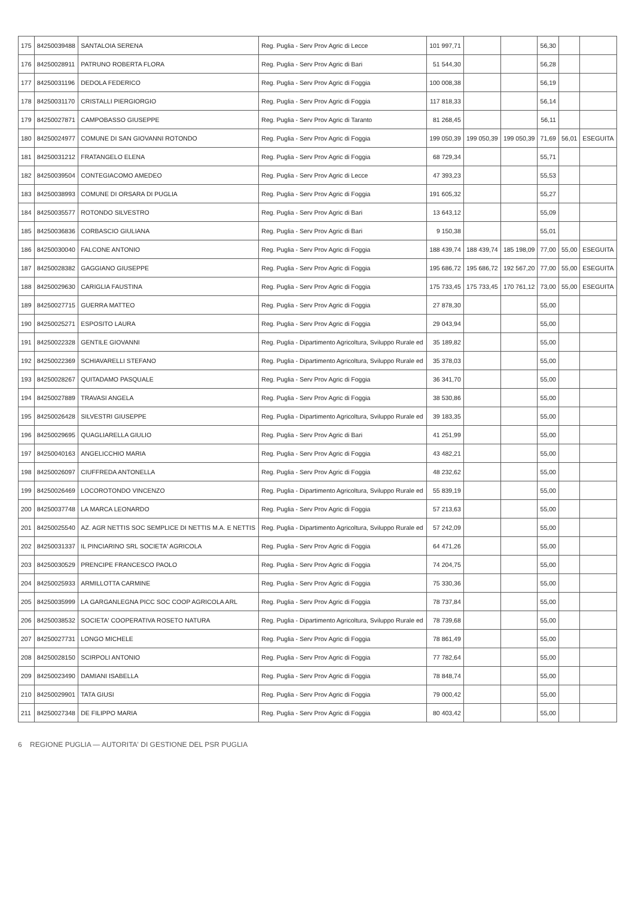| 175 | 84250039488 | SANTALOIA SERENA | Reg. Puglia - Serv Prov Agric di Lecce | 101 997,71 | | | 56,30 | | |
| 176 | 84250028911 | PATRUNO ROBERTA FLORA | Reg. Puglia - Serv Prov Agric di Bari | 51 544,30 | | | 56,28 | | |
| 177 | 84250031196 | DEDOLA FEDERICO | Reg. Puglia - Serv Prov Agric di Foggia | 100 008,38 | | | 56,19 | | |
| 178 | 84250031170 | CRISTALLI PIERGIORGIO | Reg. Puglia - Serv Prov Agric di Foggia | 117 818,33 | | | 56,14 | | |
| 179 | 84250027871 | CAMPOBASSO GIUSEPPE | Reg. Puglia - Serv Prov Agric di Taranto | 81 268,45 | | | 56,11 | | |
| 180 | 84250024977 | COMUNE DI SAN GIOVANNI ROTONDO | Reg. Puglia - Serv Prov Agric di Foggia | 199 050,39 | 199 050,39 | 199 050,39 | 71,69 | 56,01 | ESEGUITA |
| 181 | 84250031212 | FRATANGELO ELENA | Reg. Puglia - Serv Prov Agric di Foggia | 68 729,34 | | | 55,71 | | |
| 182 | 84250039504 | CONTEGIACOMO AMEDEO | Reg. Puglia - Serv Prov Agric di Lecce | 47 393,23 | | | 55,53 | | |
| 183 | 84250038993 | COMUNE DI ORSARA DI PUGLIA | Reg. Puglia - Serv Prov Agric di Foggia | 191 605,32 | | | 55,27 | | |
| 184 | 84250035577 | ROTONDO SILVESTRO | Reg. Puglia - Serv Prov Agric di Bari | 13 643,12 | | | 55,09 | | |
| 185 | 84250036836 | CORBASCIO GIULIANA | Reg. Puglia - Serv Prov Agric di Bari | 9 150,38 | | | 55,01 | | |
| 186 | 84250030040 | FALCONE ANTONIO | Reg. Puglia - Serv Prov Agric di Foggia | 188 439,74 | 188 439,74 | 185 198,09 | 77,00 | 55,00 | ESEGUITA |
| 187 | 84250028382 | GAGGIANO GIUSEPPE | Reg. Puglia - Serv Prov Agric di Foggia | 195 686,72 | 195 686,72 | 192 567,20 | 77,00 | 55,00 | ESEGUITA |
| 188 | 84250029630 | CARIGLIA FAUSTINA | Reg. Puglia - Serv Prov Agric di Foggia | 175 733,45 | 175 733,45 | 170 761,12 | 73,00 | 55,00 | ESEGUITA |
| 189 | 84250027715 | GUERRA MATTEO | Reg. Puglia - Serv Prov Agric di Foggia | 27 878,30 | | | 55,00 | | |
| 190 | 84250025271 | ESPOSITO LAURA | Reg. Puglia - Serv Prov Agric di Foggia | 29 043,94 | | | 55,00 | | |
| 191 | 84250022328 | GENTILE GIOVANNI | Reg. Puglia - Dipartimento Agricoltura, Sviluppo Rurale ed | 35 189,82 | | | 55,00 | | |
| 192 | 84250022369 | SCHIAVARELLI STEFANO | Reg. Puglia - Dipartimento Agricoltura, Sviluppo Rurale ed | 35 378,03 | | | 55,00 | | |
| 193 | 84250028267 | QUITADAMO PASQUALE | Reg. Puglia - Serv Prov Agric di Foggia | 36 341,70 | | | 55,00 | | |
| 194 | 84250027889 | TRAVASI ANGELA | Reg. Puglia - Serv Prov Agric di Foggia | 38 530,86 | | | 55,00 | | |
| 195 | 84250026428 | SILVESTRI GIUSEPPE | Reg. Puglia - Dipartimento Agricoltura, Sviluppo Rurale ed | 39 183,35 | | | 55,00 | | |
| 196 | 84250029695 | QUAGLIARELLA GIULIO | Reg. Puglia - Serv Prov Agric di Bari | 41 251,99 | | | 55,00 | | |
| 197 | 84250040163 | ANGELICCHIO MARIA | Reg. Puglia - Serv Prov Agric di Foggia | 43 482,21 | | | 55,00 | | |
| 198 | 84250026097 | CIUFFREDA ANTONELLA | Reg. Puglia - Serv Prov Agric di Foggia | 48 232,62 | | | 55,00 | | |
| 199 | 84250026469 | LOCOROTONDO VINCENZO | Reg. Puglia - Dipartimento Agricoltura, Sviluppo Rurale ed | 55 839,19 | | | 55,00 | | |
| 200 | 84250037748 | LA MARCA LEONARDO | Reg. Puglia - Serv Prov Agric di Foggia | 57 213,63 | | | 55,00 | | |
| 201 | 84250025540 | AZ. AGR NETTIS SOC SEMPLICE DI NETTIS M.A. E NETTIS | Reg. Puglia - Dipartimento Agricoltura, Sviluppo Rurale ed | 57 242,09 | | | 55,00 | | |
| 202 | 84250031337 | IL PINCIARINO SRL SOCIETA' AGRICOLA | Reg. Puglia - Serv Prov Agric di Foggia | 64 471,26 | | | 55,00 | | |
| 203 | 84250030529 | PRENCIPE FRANCESCO PAOLO | Reg. Puglia - Serv Prov Agric di Foggia | 74 204,75 | | | 55,00 | | |
| 204 | 84250025933 | ARMILLOTTA CARMINE | Reg. Puglia - Serv Prov Agric di Foggia | 75 330,36 | | | 55,00 | | |
| 205 | 84250035999 | LA GARGANLEGNA PICC SOC COOP AGRICOLA ARL | Reg. Puglia - Serv Prov Agric di Foggia | 78 737,84 | | | 55,00 | | |
| 206 | 84250038532 | SOCIETA' COOPERATIVA ROSETO NATURA | Reg. Puglia - Dipartimento Agricoltura, Sviluppo Rurale ed | 78 739,68 | | | 55,00 | | |
| 207 | 84250027731 | LONGO MICHELE | Reg. Puglia - Serv Prov Agric di Foggia | 78 861,49 | | | 55,00 | | |
| 208 | 84250028150 | SCIRPOLI ANTONIO | Reg. Puglia - Serv Prov Agric di Foggia | 77 782,64 | | | 55,00 | | |
| 209 | 84250023490 | DAMIANI ISABELLA | Reg. Puglia - Serv Prov Agric di Foggia | 78 848,74 | | | 55,00 | | |
| 210 | 84250029901 | TATA GIUSI | Reg. Puglia - Serv Prov Agric di Foggia | 79 000,42 | | | 55,00 | | |
| 211 | 84250027348 | DE FILIPPO MARIA | Reg. Puglia - Serv Prov Agric di Foggia | 80 403,42 | | | 55,00 | | |
6 REGIONE PUGLIA — AUTORITA' DI GESTIONE DEL PSR PUGLIA